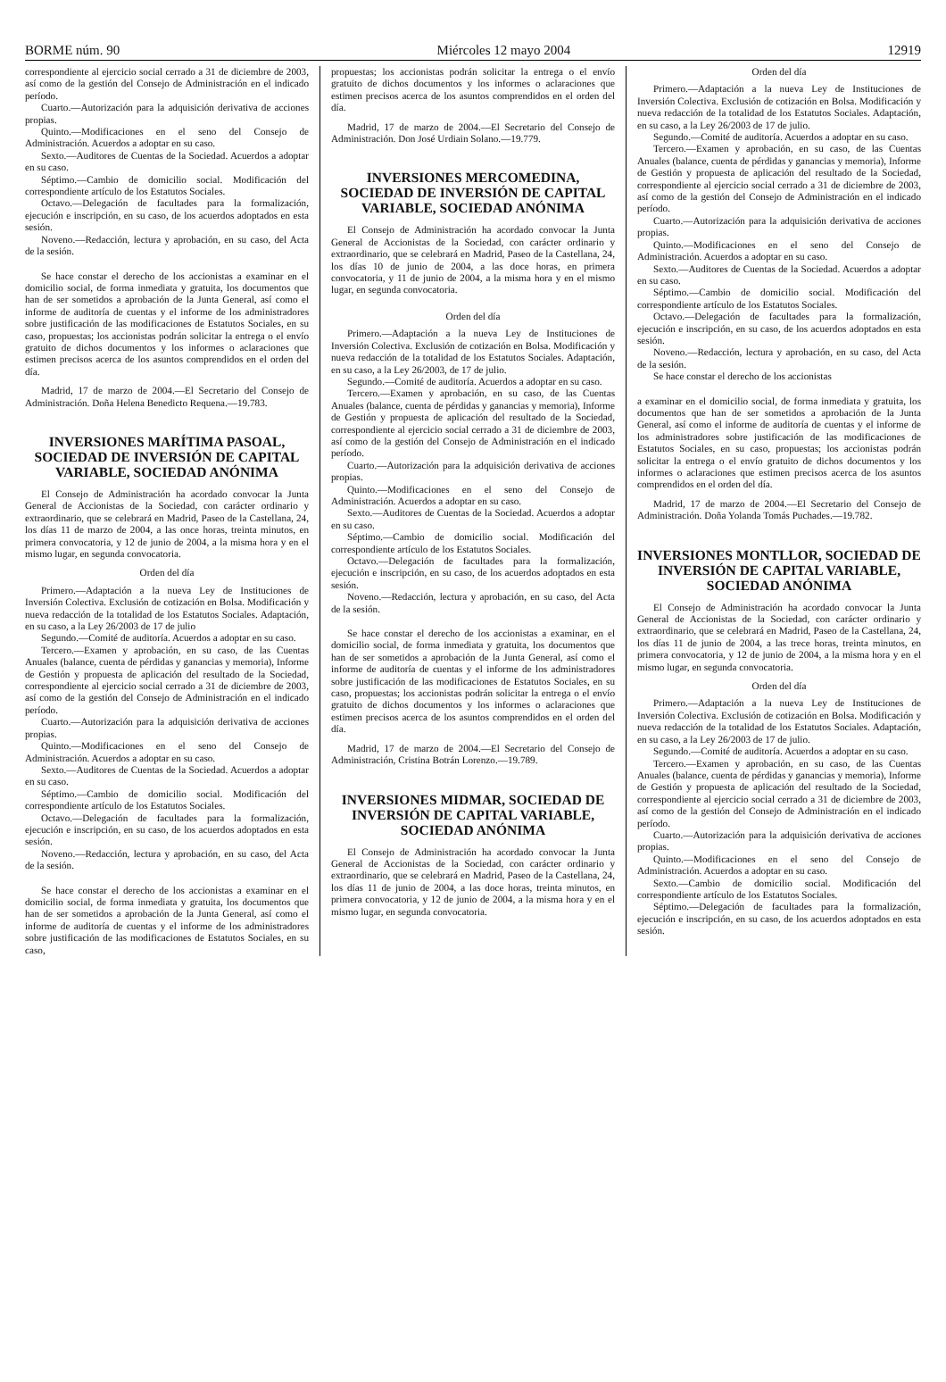BORME núm. 90 Miércoles 12 mayo 2004 12919
correspondiente al ejercicio social cerrado a 31 de diciembre de 2003, así como de la gestión del Consejo de Administración en el indicado período.
Cuarto.—Autorización para la adquisición derivativa de acciones propias.
Quinto.—Modificaciones en el seno del Consejo de Administración. Acuerdos a adoptar en su caso.
Sexto.—Auditores de Cuentas de la Sociedad. Acuerdos a adoptar en su caso.
Séptimo.—Cambio de domicilio social. Modificación del correspondiente artículo de los Estatutos Sociales.
Octavo.—Delegación de facultades para la formalización, ejecución e inscripción, en su caso, de los acuerdos adoptados en esta sesión.
Noveno.—Redacción, lectura y aprobación, en su caso, del Acta de la sesión.
Se hace constar el derecho de los accionistas a examinar en el domicilio social, de forma inmediata y gratuita, los documentos que han de ser sometidos a aprobación de la Junta General, así como el informe de auditoría de cuentas y el informe de los administradores sobre justificación de las modificaciones de Estatutos Sociales, en su caso, propuestas; los accionistas podrán solicitar la entrega o el envío gratuito de dichos documentos y los informes o aclaraciones que estimen precisos acerca de los asuntos comprendidos en el orden del día.
Madrid, 17 de marzo de 2004.—El Secretario del Consejo de Administración. Doña Helena Benedicto Requena.—19.783.
INVERSIONES MARÍTIMA PASOAL, SOCIEDAD DE INVERSIÓN DE CAPITAL VARIABLE, SOCIEDAD ANÓNIMA
El Consejo de Administración ha acordado convocar la Junta General de Accionistas de la Sociedad, con carácter ordinario y extraordinario, que se celebrará en Madrid, Paseo de la Castellana, 24, los días 11 de marzo de 2004, a las once horas, treinta minutos, en primera convocatoria, y 12 de junio de 2004, a la misma hora y en el mismo lugar, en segunda convocatoria.
Orden del día
Primero.—Adaptación a la nueva Ley de Instituciones de Inversión Colectiva. Exclusión de cotización en Bolsa. Modificación y nueva redacción de la totalidad de los Estatutos Sociales. Adaptación, en su caso, a la Ley 26/2003 de 17 de julio
Segundo.—Comité de auditoría. Acuerdos a adoptar en su caso.
Tercero.—Examen y aprobación, en su caso, de las Cuentas Anuales (balance, cuenta de pérdidas y ganancias y memoria), Informe de Gestión y propuesta de aplicación del resultado de la Sociedad, correspondiente al ejercicio social cerrado a 31 de diciembre de 2003, así como de la gestión del Consejo de Administración en el indicado período.
Cuarto.—Autorización para la adquisición derivativa de acciones propias.
Quinto.—Modificaciones en el seno del Consejo de Administración. Acuerdos a adoptar en su caso.
Sexto.—Auditores de Cuentas de la Sociedad. Acuerdos a adoptar en su caso.
Séptimo.—Cambio de domicilio social. Modificación del correspondiente artículo de los Estatutos Sociales.
Octavo.—Delegación de facultades para la formalización, ejecución e inscripción, en su caso, de los acuerdos adoptados en esta sesión.
Noveno.—Redacción, lectura y aprobación, en su caso, del Acta de la sesión.
Se hace constar el derecho de los accionistas a examinar en el domicilio social, de forma inmediata y gratuita, los documentos que han de ser sometidos a aprobación de la Junta General, así como el informe de auditoría de cuentas y el informe de los administradores sobre justificación de las modificaciones de Estatutos Sociales, en su caso,
propuestas; los accionistas podrán solicitar la entrega o el envío gratuito de dichos documentos y los informes o aclaraciones que estimen precisos acerca de los asuntos comprendidos en el orden del día.
Madrid, 17 de marzo de 2004.—El Secretario del Consejo de Administración. Don José Urdiain Solano.—19.779.
INVERSIONES MERCOMEDINA, SOCIEDAD DE INVERSIÓN DE CAPITAL VARIABLE, SOCIEDAD ANÓNIMA
El Consejo de Administración ha acordado convocar la Junta General de Accionistas de la Sociedad, con carácter ordinario y extraordinario, que se celebrará en Madrid, Paseo de la Castellana, 24, los días 10 de junio de 2004, a las doce horas, en primera convocatoria, y 11 de junio de 2004, a la misma hora y en el mismo lugar, en segunda convocatoria.
Orden del día
Primero.—Adaptación a la nueva Ley de Instituciones de Inversión Colectiva. Exclusión de cotización en Bolsa. Modificación y nueva redacción de la totalidad de los Estatutos Sociales. Adaptación, en su caso, a la Ley 26/2003, de 17 de julio.
Segundo.—Comité de auditoría. Acuerdos a adoptar en su caso.
Tercero.—Examen y aprobación, en su caso, de las Cuentas Anuales (balance, cuenta de pérdidas y ganancias y memoria), Informe de Gestión y propuesta de aplicación del resultado de la Sociedad, correspondiente al ejercicio social cerrado a 31 de diciembre de 2003, así como de la gestión del Consejo de Administración en el indicado período.
Cuarto.—Autorización para la adquisición derivativa de acciones propias.
Quinto.—Modificaciones en el seno del Consejo de Administración. Acuerdos a adoptar en su caso.
Sexto.—Auditores de Cuentas de la Sociedad. Acuerdos a adoptar en su caso.
Séptimo.—Cambio de domicilio social. Modificación del correspondiente artículo de los Estatutos Sociales.
Octavo.—Delegación de facultades para la formalización, ejecución e inscripción, en su caso, de los acuerdos adoptados en esta sesión.
Noveno.—Redacción, lectura y aprobación, en su caso, del Acta de la sesión.
Se hace constar el derecho de los accionistas a examinar, en el domicilio social, de forma inmediata y gratuita, los documentos que han de ser sometidos a aprobación de la Junta General, así como el informe de auditoría de cuentas y el informe de los administradores sobre justificación de las modificaciones de Estatutos Sociales, en su caso, propuestas; los accionistas podrán solicitar la entrega o el envío gratuito de dichos documentos y los informes o aclaraciones que estimen precisos acerca de los asuntos comprendidos en el orden del día.
Madrid, 17 de marzo de 2004.—El Secretario del Consejo de Administración, Cristina Botrán Lorenzo.—19.789.
INVERSIONES MIDMAR, SOCIEDAD DE INVERSIÓN DE CAPITAL VARIABLE, SOCIEDAD ANÓNIMA
El Consejo de Administración ha acordado convocar la Junta General de Accionistas de la Sociedad, con carácter ordinario y extraordinario, que se celebrará en Madrid, Paseo de la Castellana, 24, los días 11 de junio de 2004, a las doce horas, treinta minutos, en primera convocatoria, y 12 de junio de 2004, a la misma hora y en el mismo lugar, en segunda convocatoria.
Orden del día
Primero.—Adaptación a la nueva Ley de Instituciones de Inversión Colectiva. Exclusión de cotización en Bolsa. Modificación y nueva redacción de la totalidad de los Estatutos Sociales. Adaptación, en su caso, a la Ley 26/2003 de 17 de julio.
Segundo.—Comité de auditoría. Acuerdos a adoptar en su caso.
Tercero.—Examen y aprobación, en su caso, de las Cuentas Anuales (balance, cuenta de pérdidas y ganancias y memoria), Informe de Gestión y propuesta de aplicación del resultado de la Sociedad, correspondiente al ejercicio social cerrado a 31 de diciembre de 2003, así como de la gestión del Consejo de Administración en el indicado período.
Cuarto.—Autorización para la adquisición derivativa de acciones propias.
Quinto.—Modificaciones en el seno del Consejo de Administración. Acuerdos a adoptar en su caso.
Sexto.—Auditores de Cuentas de la Sociedad. Acuerdos a adoptar en su caso.
Séptimo.—Cambio de domicilio social. Modificación del correspondiente artículo de los Estatutos Sociales.
Octavo.—Delegación de facultades para la formalización, ejecución e inscripción, en su caso, de los acuerdos adoptados en esta sesión.
Noveno.—Redacción, lectura y aprobación, en su caso, del Acta de la sesión.
Se hace constar el derecho de los accionistas
a examinar en el domicilio social, de forma inmediata y gratuita, los documentos que han de ser sometidos a aprobación de la Junta General, así como el informe de auditoría de cuentas y el informe de los administradores sobre justificación de las modificaciones de Estatutos Sociales, en su caso, propuestas; los accionistas podrán solicitar la entrega o el envío gratuito de dichos documentos y los informes o aclaraciones que estimen precisos acerca de los asuntos comprendidos en el orden del día.
Madrid, 17 de marzo de 2004.—El Secretario del Consejo de Administración. Doña Yolanda Tomás Puchades.—19.782.
INVERSIONES MONTLLOR, SOCIEDAD DE INVERSIÓN DE CAPITAL VARIABLE, SOCIEDAD ANÓNIMA
El Consejo de Administración ha acordado convocar la Junta General de Accionistas de la Sociedad, con carácter ordinario y extraordinario, que se celebrará en Madrid, Paseo de la Castellana, 24, los días 11 de junio de 2004, a las trece horas, treinta minutos, en primera convocatoria, y 12 de junio de 2004, a la misma hora y en el mismo lugar, en segunda convocatoria.
Orden del día
Primero.—Adaptación a la nueva Ley de Instituciones de Inversión Colectiva. Exclusión de cotización en Bolsa. Modificación y nueva redacción de la totalidad de los Estatutos Sociales. Adaptación, en su caso, a la Ley 26/2003 de 17 de julio.
Segundo.—Comité de auditoría. Acuerdos a adoptar en su caso.
Tercero.—Examen y aprobación, en su caso, de las Cuentas Anuales (balance, cuenta de pérdidas y ganancias y memoria), Informe de Gestión y propuesta de aplicación del resultado de la Sociedad, correspondiente al ejercicio social cerrado a 31 de diciembre de 2003, así como de la gestión del Consejo de Administración en el indicado período.
Cuarto.—Autorización para la adquisición derivativa de acciones propias.
Quinto.—Modificaciones en el seno del Consejo de Administración. Acuerdos a adoptar en su caso.
Sexto.—Cambio de domicilio social. Modificación del correspondiente artículo de los Estatutos Sociales.
Séptimo.—Delegación de facultades para la formalización, ejecución e inscripción, en su caso, de los acuerdos adoptados en esta sesión.